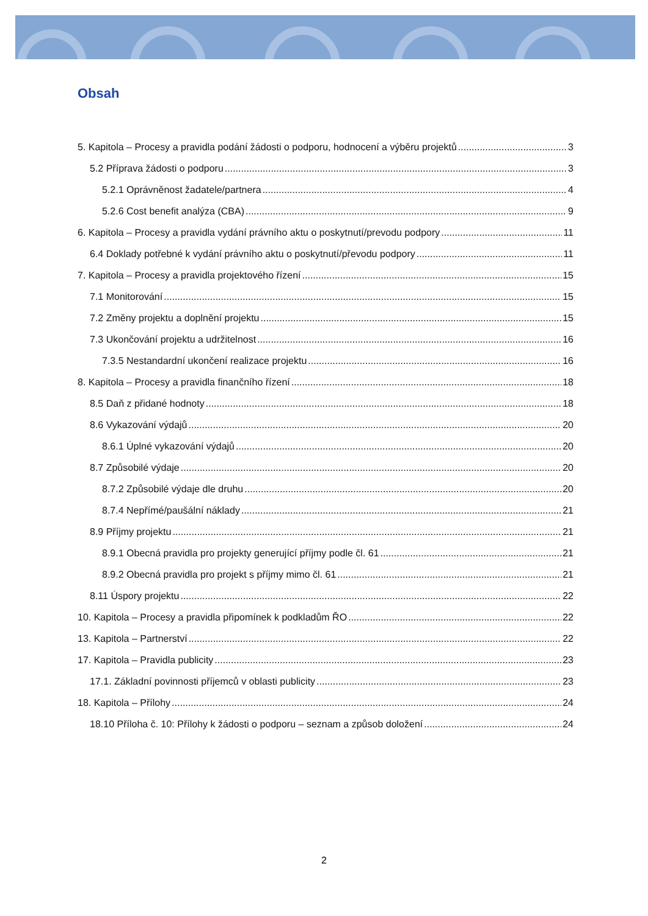Obsah
5. Kapitola – Procesy a pravidla podání žádosti o podporu, hodnocení a výběru projektů 3
5.2 Příprava žádosti o podporu 3
5.2.1 Oprávněnost žadatele/partnera 4
5.2.6 Cost benefit analýza (CBA) 9
6. Kapitola – Procesy a pravidla vydání právního aktu o poskytnutí/prevodu podpory 11
6.4 Doklady potřebné k vydání právního aktu o poskytnutí/převodu podpory 11
7. Kapitola – Procesy a pravidla projektového řízení 15
7.1 Monitorování 15
7.2 Změny projektu a doplnění projektu 15
7.3 Ukončování projektu a udržitelnost 16
7.3.5 Nestandardní ukončení realizace projektu 16
8. Kapitola – Procesy a pravidla finančního řízení 18
8.5 Daň z přidané hodnoty 18
8.6 Vykazování výdajů 20
8.6.1 Úplné vykazování výdajů 20
8.7 Způsobilé výdaje 20
8.7.2 Způsobilé výdaje dle druhu 20
8.7.4 Nepřímé/paušální náklady 21
8.9 Příjmy projektu 21
8.9.1 Obecná pravidla pro projekty generující příjmy podle čl. 61 21
8.9.2 Obecná pravidla pro projekt s příjmy mimo čl. 61 21
8.11 Úspory projektu 22
10. Kapitola – Procesy a pravidla připomínek k podkladům ŘO 22
13. Kapitola – Partnerství 22
17. Kapitola – Pravidla publicity 23
17.1. Základní povinnosti příjemců v oblasti publicity 23
18. Kapitola – Přílohy 24
18.10 Příloha č. 10: Přílohy k žádosti o podporu – seznam a způsob doložení 24
2